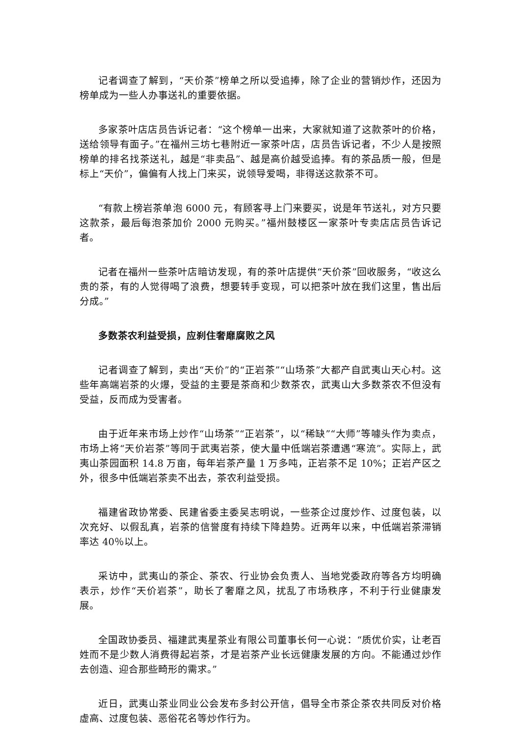记者调查了解到，“天价茶”榜单之所以受追捧，除了企业的营销炒作，还因为榜单成为一些人办事送礼的重要依据。
多家茶叶店店员告诉记者：“这个榜单一出来，大家就知道了这款茶叶的价格，送给领导有面子。”在福州三坊七巷附近一家茶叶店，店员告诉记者，不少人是按照榜单的排名找茶送礼，越是“非卖品”、越是高价越受追捧。有的茶品质一般，但是标上“天价”，偏偏有人找上门来买，说领导爱喝，非得送这款茶不可。
“有款上榜岩茶单泡 6000 元，有顾客寻上门来要买，说是年节送礼，对方只要这款茶，最后每泡茶加价 2000 元购买。”福州鼓楼区一家茶叶专卖店店员告诉记者。
记者在福州一些茶叶店暗访发现，有的茶叶店提供“天价茶”回收服务，“收这么贵的茶，有的人觉得喝了浪费，想要转手变现，可以把茶叶放在我们这里，售出后分成。”
多数茶农利益受损，应刹住奢靡腐败之风
记者调查了解到，卖出“天价”的“正岩茶”“山场茶”大都产自武夷山天心村。这些年高端岩茶的火爆，受益的主要是茶商和少数茶农，武夷山大多数茶农不但没有受益，反而成为受害者。
由于近年来市场上炒作“山场茶”“正岩茶”，以“稀缺”“大师”等噱头作为卖点，市场上将“天价岩茶”等同于武夷岩茶，使大量中低端岩茶遭遇“寒流”。实际上，武夷山茶园面积 14.8 万亩，每年岩茶产量 1 万多吨，正岩茶不足 10%；正岩产区之外，很多中低端岩茶卖不出去，茶农利益受损。
福建省政协常委、民建省委主委吴志明说，一些茶企过度炒作、过度包装，以次充好、以假乱真，岩茶的信誉度有持续下降趋势。近两年以来，中低端岩茶滞销率达 40％以上。
采访中，武夷山的茶企、茶农、行业协会负责人、当地党委政府等各方均明确表示，炒作“天价岩茶”，助长了奢靡之风，扰乱了市场秩序，不利于行业健康发展。
全国政协委员、福建武夷星茶业有限公司董事长何一心说：“质优价实，让老百姓而不是少数人消费得起岩茶，才是岩茶产业长远健康发展的方向。不能通过炒作去创造、迎合那些畸形的需求。”
近日，武夷山茶业同业公会发布多封公开信，倡导全市茶企茶农共同反对价格虚高、过度包装、恶俗花名等炒作行为。